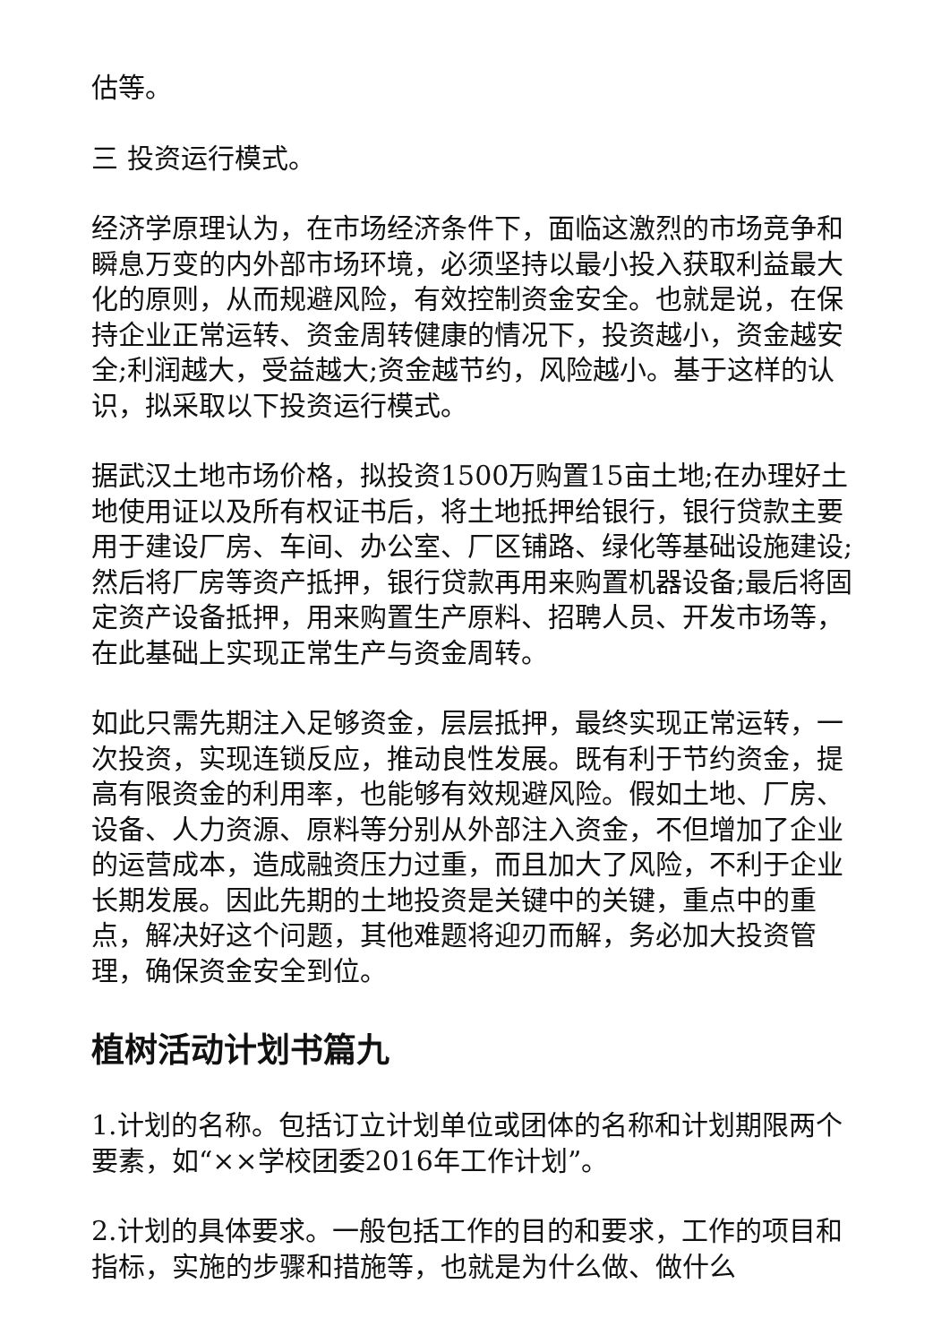估等。
三 投资运行模式。
经济学原理认为，在市场经济条件下，面临这激烈的市场竞争和瞬息万变的内外部市场环境，必须坚持以最小投入获取利益最大化的原则，从而规避风险，有效控制资金安全。也就是说，在保持企业正常运转、资金周转健康的情况下，投资越小，资金越安全;利润越大，受益越大;资金越节约，风险越小。基于这样的认识，拟采取以下投资运行模式。
据武汉土地市场价格，拟投资1500万购置15亩土地;在办理好土地使用证以及所有权证书后，将土地抵押给银行，银行贷款主要用于建设厂房、车间、办公室、厂区铺路、绿化等基础设施建设;然后将厂房等资产抵押，银行贷款再用来购置机器设备;最后将固定资产设备抵押，用来购置生产原料、招聘人员、开发市场等，在此基础上实现正常生产与资金周转。
如此只需先期注入足够资金，层层抵押，最终实现正常运转，一次投资，实现连锁反应，推动良性发展。既有利于节约资金，提高有限资金的利用率，也能够有效规避风险。假如土地、厂房、设备、人力资源、原料等分别从外部注入资金，不但增加了企业的运营成本，造成融资压力过重，而且加大了风险，不利于企业长期发展。因此先期的土地投资是关键中的关键，重点中的重点，解决好这个问题，其他难题将迎刃而解，务必加大投资管理，确保资金安全到位。
植树活动计划书篇九
1.计划的名称。包括订立计划单位或团体的名称和计划期限两个要素，如“××学校团委2016年工作计划”。
2.计划的具体要求。一般包括工作的目的和要求，工作的项目和指标，实施的步骤和措施等，也就是为什么做、做什么